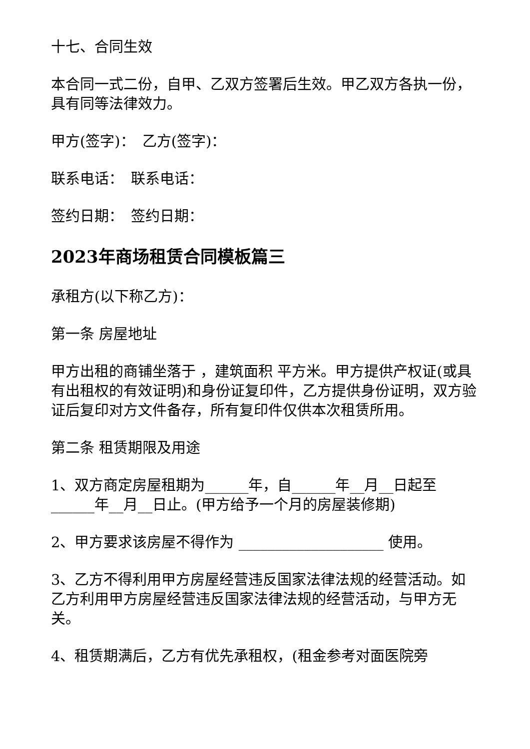十七、合同生效
本合同一式二份，自甲、乙双方签署后生效。甲乙双方各执一份，具有同等法律效力。
甲方(签字)：　乙方(签字)：
联系电话：　联系电话：
签约日期：　签约日期：
2023年商场租赁合同模板篇三
承租方(以下称乙方)：
第一条 房屋地址
甲方出租的商铺坐落于 ，建筑面积 平方米。甲方提供产权证(或具有出租权的有效证明)和身份证复印件，乙方提供身份证明，双方验证后复印对方文件备存，所有复印件仅供本次租赁所用。
第二条 租赁期限及用途
1、双方商定房屋租期为______年，自______年__月__日起至______年__月__日止。(甲方给予一个月的房屋装修期)
2、甲方要求该房屋不得作为 ____________________ 使用。
3、乙方不得利用甲方房屋经营违反国家法律法规的经营活动。如乙方利用甲方房屋经营违反国家法律法规的经营活动，与甲方无关。
4、租赁期满后，乙方有优先承租权，(租金参考对面医院旁